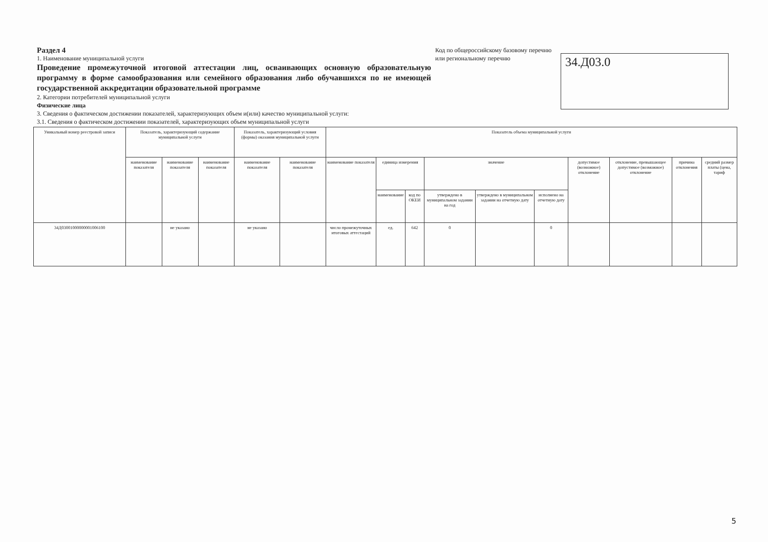Раздел 4
1. Наименование муниципальной услуги
Проведение промежуточной итоговой аттестации лиц, осваивающих основную образовательную программу в форме самообразования или семейного образования либо обучавшихся по не имеющей государственной аккредитации образовательной программе
2. Категории потребителей муниципальной услуги
Физические лица
3. Сведения о фактическом достижении показателей, характеризующих объем и(или) качество муниципальной услуги:
3.1. Сведения о фактическом достижении показателей, характеризующих объем муниципальной услуги
Код по общероссийскому базовому перечню или региональному перечню
34.Д03.0
| Уникальный номер реестровой записи | Показатель, характеризующий содержание муниципальной услуги | | | Показатель, характеризующий условия (формы) оказания муниципальной услуги | | Показатель объема муниципальной услуги | | | | | | | | | |
| --- | --- | --- | --- | --- | --- | --- | --- | --- | --- | --- | --- | --- | --- | --- | --- |
| | наименование показателя | наименование показателя | наименование показателя | наименование показателя | наименование показателя | наименование показателя | единица измерения | | значение | | | допустимое (возможное) отклонение | отклонение, превышающее допустимое (возможное) отклонение | причина отклонения | средний размер платы (цена, тариф |
| | | | | | | | наименование | код по ОКЕИ | утверждено в муниципальном задании на год | утверждено в муниципальном задании на отчетную дату | исполнено на отчетную дату | | | | |
| 34Д03001000000001006100 | | не указано | | не указано | | число промежуточных итоговых аттестаций | ед. | 642 | 0 | | 0 | | | | |
5